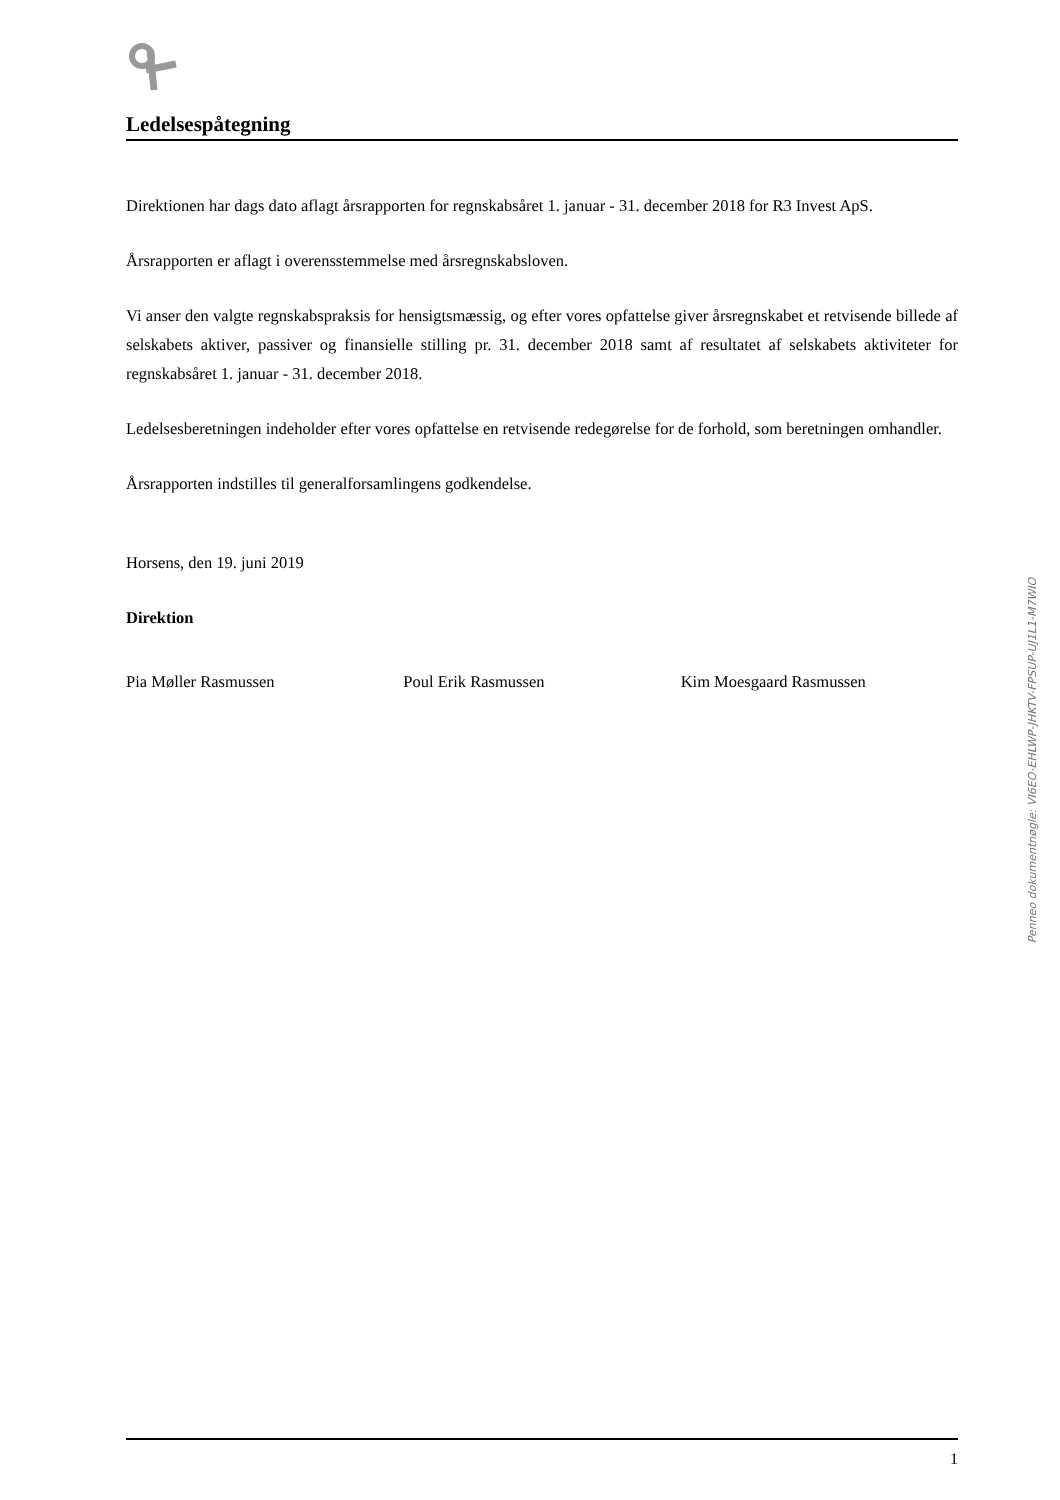Ledelsespåtegning
Direktionen har dags dato aflagt årsrapporten for regnskabsåret 1. januar - 31. december 2018 for R3 Invest ApS.
Årsrapporten er aflagt i overensstemmelse med årsregnskabsloven.
Vi anser den valgte regnskabspraksis for hensigtsmæssig, og efter vores opfattelse giver årsregnskabet et retvisende billede af selskabets aktiver, passiver og finansielle stilling pr. 31. december 2018 samt af resultatet af selskabets aktiviteter for regnskabsåret 1. januar - 31. december 2018.
Ledelsesberetningen indeholder efter vores opfattelse en retvisende redegørelse for de forhold, som beretningen omhandler.
Årsrapporten indstilles til generalforsamlingens godkendelse.
Horsens, den 19. juni 2019
Direktion
Pia Møller Rasmussen Poul Erik Rasmussen Kim Moesgaard Rasmussen
Penneo dokumentnøgle: VI6EO-EHLWP-JHKTV-FPSUP-UJ1L1-M7WIO
1